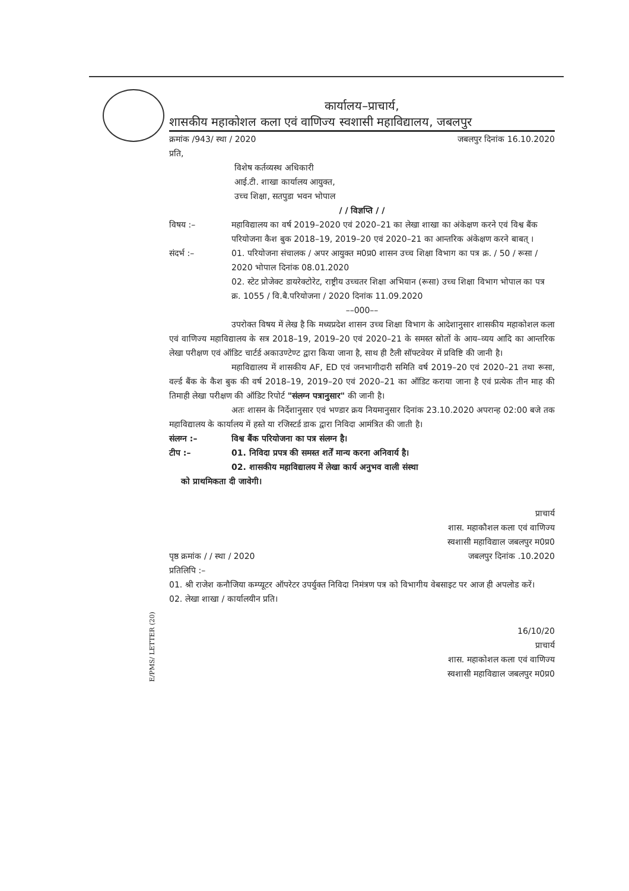कार्यालय–प्राचार्य,
शासकीय महाकोशल कला एवं वाणिज्य स्वशासी महाविद्यालय, जबलपुर
क्रमांक /943/ स्था / 2020 जबलपुर दिनांक 16.10.2020
प्रति,
विशेष कर्तव्यस्थ अधिकारी
आई.टी. शाखा कार्यालय आयुक्त,
उच्च शिक्षा, सतपुडा भवन भोपाल
/ / विज्ञप्ति / /
विषय :– महाविद्यालय का वर्ष 2019–2020 एवं 2020–21 का लेखा शाखा का अंकेक्षण करने एवं विश्व बैंक परियोजना कैश बुक 2018–19, 2019–20 एवं 2020–21 का आन्तरिक अंकेक्षण करने बाबत् ।
संदर्भ :– 01. परियोजना संचालक / अपर आयुक्त म0प्र0 शासन उच्च शिक्षा विभाग का पत्र क्र. / 50 / रूसा / 2020 भोपाल दिनांक 08.01.2020
02. स्टेट प्रोजेक्ट डायरेक्टोरेट, राष्ट्रीय उच्चतर शिक्षा अभियान (रूसा) उच्च शिक्षा विभाग भोपाल का पत्र क्र. 1055 / वि.बै.परियोजना / 2020 दिनांक 11.09.2020
––000––
उपरोक्त विषय में लेख है कि मध्यप्रदेश शासन उच्च शिक्षा विभाग के आदेशानुसार शासकीय महाकोशल कला एवं वाणिज्य महाविद्यालय के सत्र 2018–19, 2019–20 एवं 2020–21 के समस्त स्रोतों के आय–व्यय आदि का आन्तरिक लेखा परीक्षण एवं ऑडिट चार्टर्ड अकाउण्टेण्ट द्वारा किया जाना है, साथ ही टैली सॉफ्टवेयर में प्रविष्टि की जानी है।
महाविद्यालय में शासकीय AF, ED एवं जनभागीदारी समिति वर्ष 2019–20 एवं 2020–21 तथा रूसा, वर्ल्ड बैंक के कैश बुक की वर्ष 2018–19, 2019–20 एवं 2020–21 का ऑडिट कराया जाना है एवं प्रत्येक तीन माह की तिमाही लेखा परीक्षण की ऑडिट रिपोर्ट "संलग्न पत्रानुसार" की जानी है।
अतः शासन के निर्देशानुसार एवं भण्डार क्रय नियमानुसार दिनांक 23.10.2020 अपरान्ह 02:00 बजे तक महाविद्यालय के कार्यालय में हस्ते या रजिस्टर्ड डाक द्वारा निविदा आमंत्रित की जाती है।
संलग्न :– विश्व बैंक परियोजना का पत्र संलग्न है।
टीप :– 01. निविदा प्रपत्र की समस्त शर्तें मान्य करना अनिवार्य है।
02. शासकीय महाविद्यालय में लेखा कार्य अनुभव वाली संस्था
को प्राथमिकता दी जावेगी।
प्राचार्य
शास. महाकौशल कला एवं वाणिज्य
स्वशासी महाविद्याल जबलपुर म0प्र0
पृष्ठ क्रमांक / / स्था / 2020 जबलपुर दिनांक .10.2020
प्रतिलिपि :–
01. श्री राजेश कनौजिया कम्प्यूटर ऑपरेटर उपर्युक्त निविदा निमंत्रण पत्र को विभागीय वेबसाइट पर आज ही अपलोड करें।
02. लेखा शाखा / कार्यालयीन प्रति।
16/10/20
प्राचार्य
शास. महाकोशल कला एवं वाणिज्य
स्वशासी महाविद्याल जबलपुर म0प्र0
E/PMS/ LETTER (20)